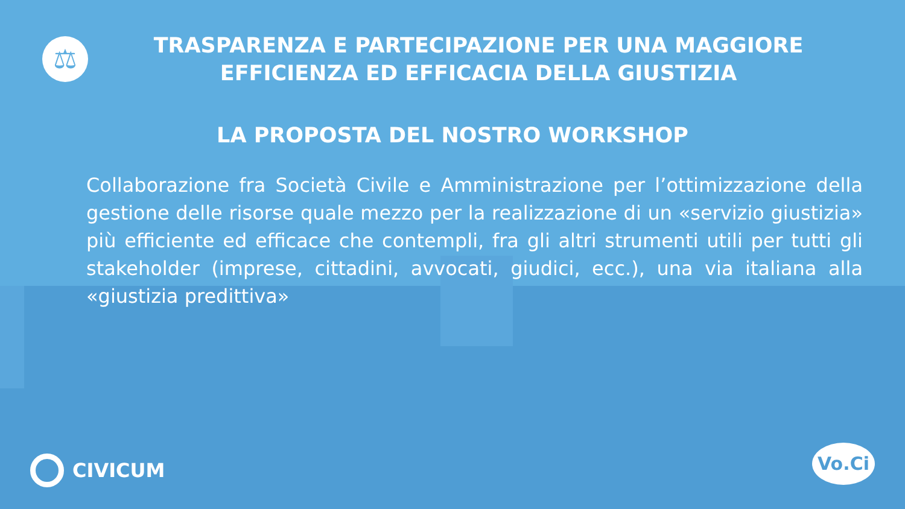⚖
TRASPARENZA E PARTECIPAZIONE PER UNA MAGGIORE EFFICIENZA ED EFFICACIA DELLA GIUSTIZIA
LA PROPOSTA DEL NOSTRO WORKSHOP
Collaborazione fra Società Civile e Amministrazione per l’ottimizzazione della gestione delle risorse quale mezzo per la realizzazione di un «servizio giustizia» più efficiente ed efficace che contempli, fra gli altri strumenti utili per tutti gli stakeholder (imprese, cittadini, avvocati, giudici, ecc.), una via italiana alla «giustizia predittiva»
CIVICUM Vo.Ci